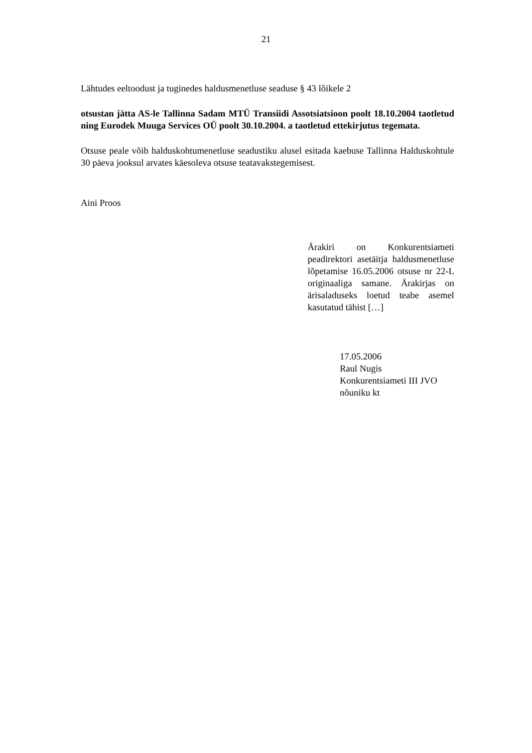21
Lähtudes eeltoodust ja tuginedes haldusmenetluse seaduse § 43 lõikele 2
otsustan jätta AS-le Tallinna Sadam MTÜ Transiidi Assotsiatsioon poolt 18.10.2004 taotletud ning Eurodek Muuga Services OÜ poolt 30.10.2004. a taotletud ettekirjutus tegemata.
Otsuse peale võib halduskohtumenetluse seadustiku alusel esitada kaebuse Tallinna Halduskohtule 30 päeva jooksul arvates käesoleva otsuse teatavakstegemisest.
Aini Proos
Ärakiri on Konkurentsiameti peadirektori asetäitja haldusmenetluse lõpetamise 16.05.2006 otsuse nr 22-L originaaliga samane. Ärakirjas on ärisaladuseks loetud teabe asemel kasutatud tähist […]
17.05.2006
Raul Nugis
Konkurentsiameti III JVO
nõuniku kt